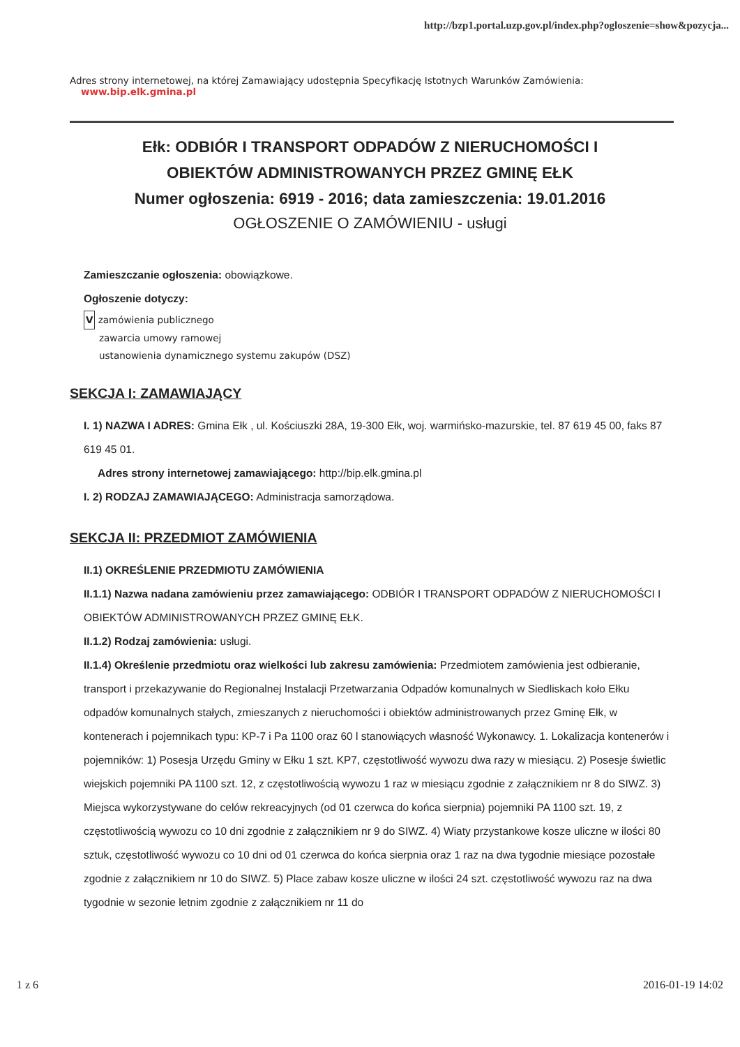http://bzp1.portal.uzp.gov.pl/index.php?ogloszenie=show&pozycja...
Adres strony internetowej, na której Zamawiający udostępnia Specyfikację Istotnych Warunków Zamówienia:
www.bip.elk.gmina.pl
Ełk: ODBIÓR I TRANSPORT ODPADÓW Z NIERUCHOMOŚCI I
OBIEKTÓW ADMINISTROWANYCH PRZEZ GMINĘ EŁK
Numer ogłoszenia: 6919 - 2016; data zamieszczenia: 19.01.2016
OGŁOSZENIE O ZAMÓWIENIU - usługi
Zamieszczanie ogłoszenia: obowiązkowe.
Ogłoszenie dotyczy:
V zamówienia publicznego
zawarcia umowy ramowej
ustanowienia dynamicznego systemu zakupów (DSZ)
SEKCJA I: ZAMAWIAJĄCY
I. 1) NAZWA I ADRES: Gmina Ełk , ul. Kościuszki 28A, 19-300 Ełk, woj. warmińsko-mazurskie, tel. 87 619 45 00, faks 87 619 45 01.
Adres strony internetowej zamawiającego: http://bip.elk.gmina.pl
I. 2) RODZAJ ZAMAWIAJĄCEGO: Administracja samorządowa.
SEKCJA II: PRZEDMIOT ZAMÓWIENIA
II.1) OKREŚLENIE PRZEDMIOTU ZAMÓWIENIA
II.1.1) Nazwa nadana zamówieniu przez zamawiającego: ODBIÓR I TRANSPORT ODPADÓW Z NIERUCHOMOŚCI I OBIEKTÓW ADMINISTROWANYCH PRZEZ GMINĘ EŁK.
II.1.2) Rodzaj zamówienia: usługi.
II.1.4) Określenie przedmiotu oraz wielkości lub zakresu zamówienia: Przedmiotem zamówienia jest odbieranie, transport i przekazywanie do Regionalnej Instalacji Przetwarzania Odpadów komunalnych w Siedliskach koło Ełku odpadów komunalnych stałych, zmieszanych z nieruchomości i obiektów administrowanych przez Gminę Ełk, w kontenerach i pojemnikach typu: KP-7 i Pa 1100 oraz 60 l stanowiących własność Wykonawcy. 1. Lokalizacja kontenerów i pojemników: 1) Posesja Urzędu Gminy w Ełku 1 szt. KP7, częstotliwość wywozu dwa razy w miesiącu. 2) Posesje świetlic wiejskich pojemniki PA 1100 szt. 12, z częstotliwością wywozu 1 raz w miesiącu zgodnie z załącznikiem nr 8 do SIWZ. 3) Miejsca wykorzystywane do celów rekreacyjnych (od 01 czerwca do końca sierpnia) pojemniki PA 1100 szt. 19, z częstotliwością wywozu co 10 dni zgodnie z załącznikiem nr 9 do SIWZ. 4) Wiaty przystankowe kosze uliczne w ilości 80 sztuk, częstotliwość wywozu co 10 dni od 01 czerwca do końca sierpnia oraz 1 raz na dwa tygodnie miesiące pozostałe zgodnie z załącznikiem nr 10 do SIWZ. 5) Place zabaw kosze uliczne w ilości 24 szt. częstotliwość wywozu raz na dwa tygodnie w sezonie letnim zgodnie z załącznikiem nr 11 do
1 z 6 2016-01-19 14:02